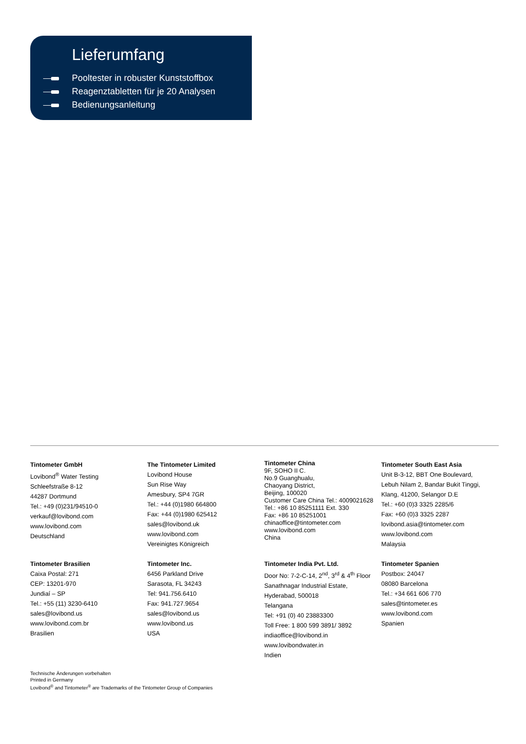Lieferumfang
Pooltester in robuster Kunststoffbox
Reagenztabletten für je 20 Analysen
Bedienungsanleitung
Tintometer GmbH
Lovibond<sup>®</sup> Water Testing
Schleefstraße 8-12
44287 Dortmund
Tel.: +49 (0)231/94510-0
verkauf@lovibond.com
www.lovibond.com
Deutschland
The Tintometer Limited
Lovibond House
Sun Rise Way
Amesbury, SP4 7GR
Tel.: +44 (0)1980 664800
Fax: +44 (0)1980 625412
sales@lovibond.uk
www.lovibond.com
Vereinigtes Königreich
Tintometer China
9F, SOHO II C.
No.9 Guanghualu,
Chaoyang District,
Beijing, 100020
Customer Care China Tel.: 4009021628
Tel.: +86 10 85251111 Ext. 330
Fax: +86 10 85251001
chinaoffice@tintometer.com
www.lovibond.com
China
Tintometer South East Asia
Unit B-3-12, BBT One Boulevard,
Lebuh Nilam 2, Bandar Bukit Tinggi,
Klang, 41200, Selangor D.E
Tel.: +60 (0)3 3325 2285/6
Fax: +60 (0)3 3325 2287
lovibond.asia@tintometer.com
www.lovibond.com
Malaysia
Tintometer Brasilien
Caixa Postal: 271
CEP: 13201-970
Jundiaí – SP
Tel.: +55 (11) 3230-6410
sales@lovibond.us
www.lovibond.com.br
Brasilien
Tintometer Inc.
6456 Parkland Drive
Sarasota, FL 34243
Tel: 941.756.6410
Fax: 941.727.9654
sales@lovibond.us
www.lovibond.us
USA
Tintometer India Pvt. Ltd.
Door No: 7-2-C-14, 2<sup>nd</sup>, 3<sup>rd</sup> & 4<sup>th</sup> Floor
Sanathnagar Industrial Estate,
Hyderabad, 500018
Telangana
Tel: +91 (0) 40 23883300
Toll Free: 1 800 599 3891/ 3892
indiaoffice@lovibond.in
www.lovibondwater.in
Indien
Tintometer Spanien
Postbox: 24047
08080 Barcelona
Tel.: +34 661 606 770
sales@tintometer.es
www.lovibond.com
Spanien
Technische Änderungen vorbehalten
Printed in Germany
Lovibond<sup>®</sup> and Tintometer<sup>®</sup> are Trademarks of the Tintometer Group of Companies